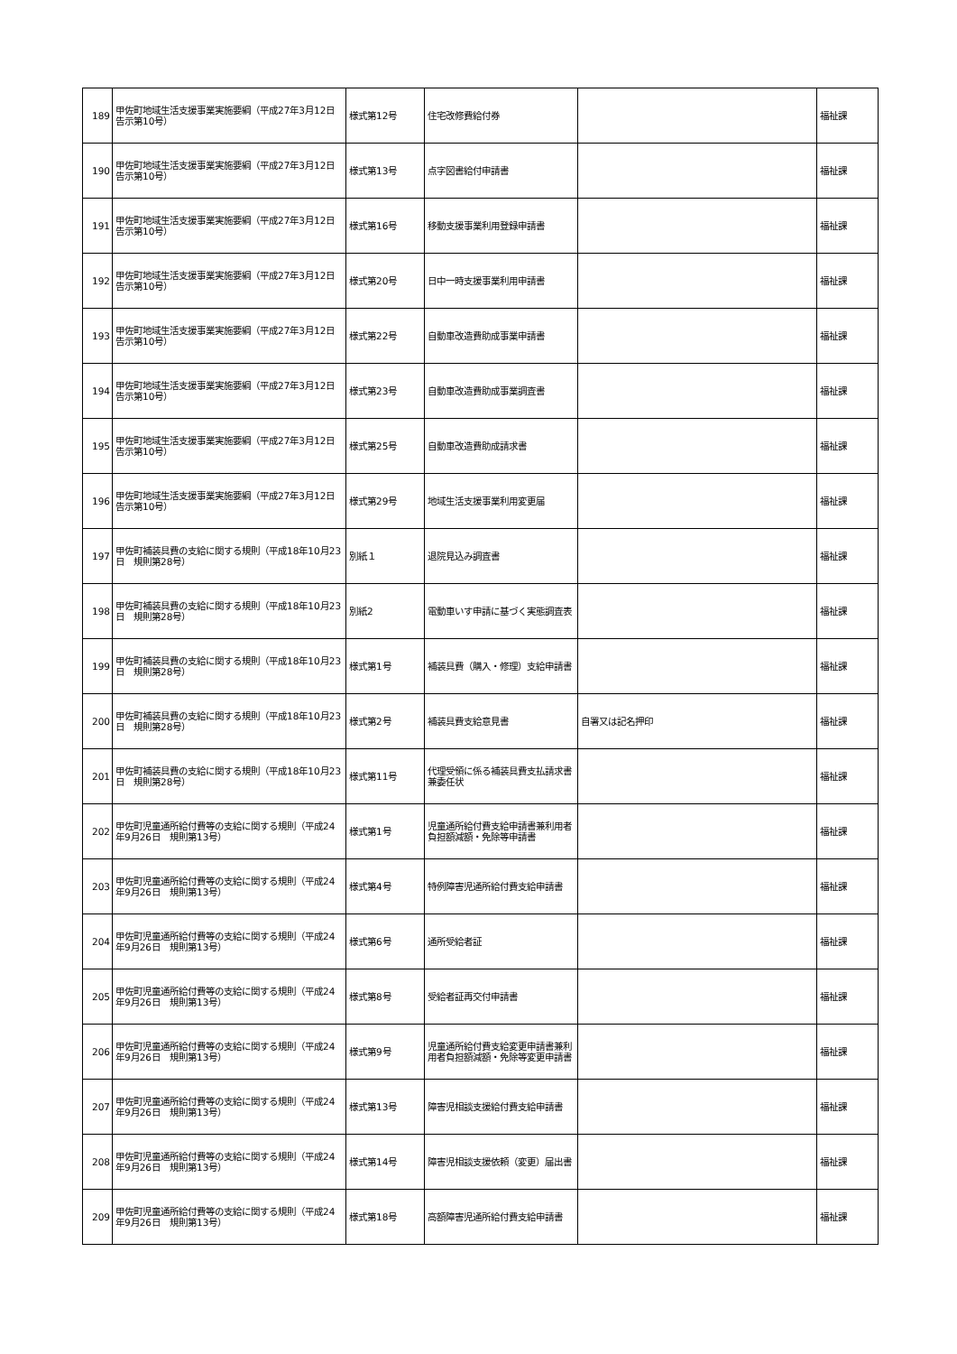| 189 | 甲佐町地域生活支援事業実施要綱（平成27年3月12日 告示第10号） | 様式第12号 | 住宅改修費給付券 | | 福祉課 |
| 190 | 甲佐町地域生活支援事業実施要綱（平成27年3月12日 告示第10号） | 様式第13号 | 点字図書給付申請書 | | 福祉課 |
| 191 | 甲佐町地域生活支援事業実施要綱（平成27年3月12日 告示第10号） | 様式第16号 | 移動支援事業利用登録申請書 | | 福祉課 |
| 192 | 甲佐町地域生活支援事業実施要綱（平成27年3月12日 告示第10号） | 様式第20号 | 日中一時支援事業利用申請書 | | 福祉課 |
| 193 | 甲佐町地域生活支援事業実施要綱（平成27年3月12日 告示第10号） | 様式第22号 | 自動車改造費助成事業申請書 | | 福祉課 |
| 194 | 甲佐町地域生活支援事業実施要綱（平成27年3月12日 告示第10号） | 様式第23号 | 自動車改造費助成事業調査書 | | 福祉課 |
| 195 | 甲佐町地域生活支援事業実施要綱（平成27年3月12日 告示第10号） | 様式第25号 | 自動車改造費助成請求書 | | 福祉課 |
| 196 | 甲佐町地域生活支援事業実施要綱（平成27年3月12日 告示第10号） | 様式第29号 | 地域生活支援事業利用変更届 | | 福祉課 |
| 197 | 甲佐町補装具費の支給に関する規則（平成18年10月23日 規則第28号） | 別紙１ | 退院見込み調査書 | | 福祉課 |
| 198 | 甲佐町補装具費の支給に関する規則（平成18年10月23日 規則第28号） | 別紙2 | 電動車いす申請に基づく実態調査表 | | 福祉課 |
| 199 | 甲佐町補装具費の支給に関する規則（平成18年10月23日 規則第28号） | 様式第1号 | 補装具費（購入・修理）支給申請書 | | 福祉課 |
| 200 | 甲佐町補装具費の支給に関する規則（平成18年10月23日 規則第28号） | 様式第2号 | 補装具費支給意見書 | 自署又は記名押印 | 福祉課 |
| 201 | 甲佐町補装具費の支給に関する規則（平成18年10月23日 規則第28号） | 様式第11号 | 代理受領に係る補装具費支払請求書兼委任状 | | 福祉課 |
| 202 | 甲佐町児童通所給付費等の支給に関する規則（平成24年9月26日 規則第13号） | 様式第1号 | 児童通所給付費支給申請書兼利用者負担額減額・免除等申請書 | | 福祉課 |
| 203 | 甲佐町児童通所給付費等の支給に関する規則（平成24年9月26日 規則第13号） | 様式第4号 | 特例障害児通所給付費支給申請書 | | 福祉課 |
| 204 | 甲佐町児童通所給付費等の支給に関する規則（平成24年9月26日 規則第13号） | 様式第6号 | 通所受給者証 | | 福祉課 |
| 205 | 甲佐町児童通所給付費等の支給に関する規則（平成24年9月26日 規則第13号） | 様式第8号 | 受給者証再交付申請書 | | 福祉課 |
| 206 | 甲佐町児童通所給付費等の支給に関する規則（平成24年9月26日 規則第13号） | 様式第9号 | 児童通所給付費支給変更申請書兼利用者負担額減額・免除等変更申請書 | | 福祉課 |
| 207 | 甲佐町児童通所給付費等の支給に関する規則（平成24年9月26日 規則第13号） | 様式第13号 | 障害児相談支援給付費支給申請書 | | 福祉課 |
| 208 | 甲佐町児童通所給付費等の支給に関する規則（平成24年9月26日 規則第13号） | 様式第14号 | 障害児相談支援依頼（変更）届出書 | | 福祉課 |
| 209 | 甲佐町児童通所給付費等の支給に関する規則（平成24年9月26日 規則第13号） | 様式第18号 | 高額障害児通所給付費支給申請書 | | 福祉課 |